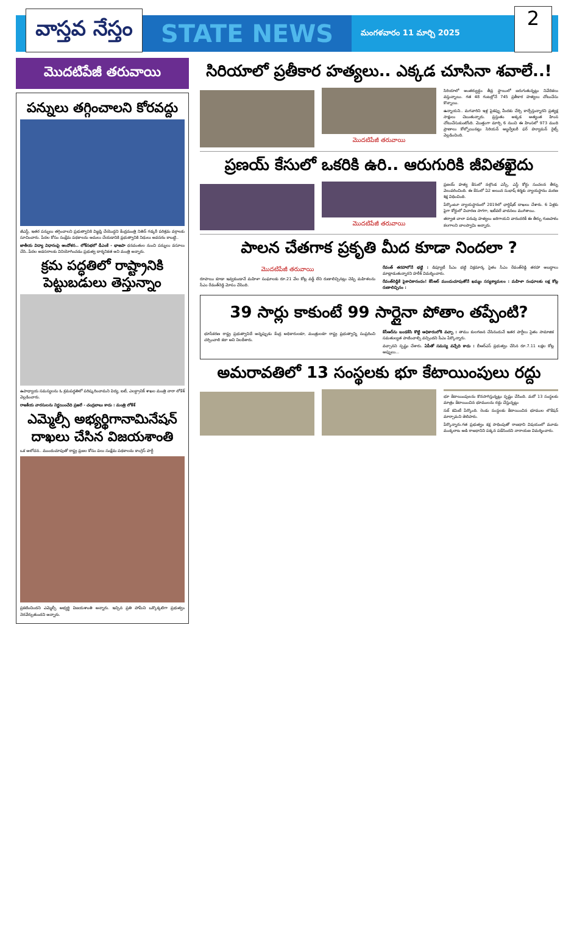వాస్తవ నేస్తం
STATE NEWS
మంగళవారం 11 మార్చి 2025
2
మొదటిపేజీ తరువాయి
పన్నులు తగ్గించాలని కోరవద్దు
జీఎస్టీ, ఇతర పన్నులు తగ్గించాలని ప్రభుత్వానికి విజ్ఞప్తి చేయొద్దని కేంద్రమంత్రి నితిన్ గడ్కరీ పరిశ్రమ వర్గాలకు సూచించారు. పేదల కోసం సంక్షేమ పథకాలను అమలు చేయడానికి ప్రభుత్వానికి నిధులు అవసరం కాబట్టి..
జాతీయ విద్యా విధానంపై ఆందోళన.. లోక్‌సభలో డీఎంకే - భాజపా ధనవంతుల నుంచి పన్నులు వసూలు చేసి..పేదల అవసరాలకు వినియోగించడం ప్రభుత్వ దార్శనికత అని మంత్రి అన్నారు.
క్రమ పద్ధతిలో రాష్ట్రానికి పెట్టుబడులు తెస్తున్నాం
ఉపాధ్యాయ సమస్యలను ఓ క్రమపద్ధతిలో పరిష్కరించామని విద్య, ఐటీ, ఎలక్ట్రానిక్ శాఖల మంత్రి నారా లోకేశ్‌ వెల్లడించారు.
రాజకీయ వారసులను నిర్ణయించేది ప్రజలే - చంద్రబాబు కాదు : మంత్రి లోకేశ్
ఎమ్మెల్సీ అభ్యర్థిగానామినేషన్ దాఖలు చేసిన విజయశాంతి
ఒక అలోచన.. ముందుచూపుతో రాష్ట్ర ప్రజల కోసం పలు సంక్షేమ పథకాలను కాంగ్రెస్ పార్టీ
ప్రకటించిందని ఎమ్మెల్సీ అభ్యర్థి విజయశాంతి అన్నారు. ఇచ్చిన ప్రతి హామీని ఒక్కొక్కటిగా ప్రభుత్వం నెరవేర్చుతుందని అన్నారు.
సిరియాలో ప్రతీకార హత్యలు.. ఎక్కడ చూసినా శవాలే..!
మొదటిపేజీ తరువాయి
సిరియాలో అంతర్యుద్ధం తీవ్ర స్థాయిలో జరుగుతున్నట్లు నివేదికలు వస్తున్నాయి. గత 48 గంటల్లోనే 745 ప్రతీకార హత్యలు చోటుచేసు కొన్నాయి.
ఉన్నాయని.. మగవారిని ఇళ్ల పైకప్పు మీదకు చేర్చి కాల్చేస్తున్నారని ప్రత్యక్ష సాక్షులు చెబుతున్నారు. ప్రస్తుతం అక్కడ అత్యంత హింస చోటుచేసుకుంటోంది. మొత్తంగా మార్చి 6 నుంచి ఈ హింసలో 973 మంది ప్రాణాలు కోల్పోయినట్లు సిరియన్ అబ్జర్వేటరీ ఫర్ హ్యూమన్ రైట్స్ వెల్లడించింది.
ప్రణయ్ కేసులో ఒకరికి ఉరి.. ఆరుగురికి జీవితఖైదు
మొదటిపేజీ తరువాయి
ప్రణయ్ హత్య కేసులో నల్గొండ ఎస్సీ, ఎస్టీ కోర్టు సంచలన తీర్పు వెలువరించింది. ఈ కేసులో ఏ2 అయిన సుభాష్ శర్మకు న్యాయస్థానం మరణ శిక్ష విధించింది.
పేర్కొంటూ న్యాయస్థానంలో 2019లో ఛార్జిషీట్ దాఖలు చేశారు. 6 ఏళ్లకు పైగా కోర్టులో విచారణ సాగగా, ఇటీవలే వాదనలు ముగిశాయి.
తర్వాత చాలా పరువు హత్యలు జరిగాయని వారందరికీ ఈ తీర్పు గుణపాఠం కలగాలని బాలస్వామి అన్నారు.
పాలన చేతగాక ప్రకృతి మీద కూడా నిందలా ?
మొదటిపేజీ తరువాయి
రూపాయి కూడా ఇవ్వకుండానే మహిళా సంఘాలకు రూ.21 వేల కోట్ల వడ్డీ లేని రుణాలిచ్చినట్లు చెప్పి మహిళలను సీఎం రేవంత్‌రెడ్డి మోసం చేసింది.
రేవంత్ తరహాలోనే భట్టి : డిప్యూటీ సీఎం భట్టి విక్రమార్క సైతం సీఎం రేవంత్‌రెడ్డి తరహా అబద్ధాలు మాట్లాడుతున్నారని హరీశ్ విమర్శించారు.
రేవంత్‌రెడ్డికే పైశాచికానందం! కేసీఆర్ ముందుచూపుతోనే ఖమ్మం సస్యశ్యామలం : మహిళా సంఘాలకు లక్ష కోట్ల రుణాలిచ్చినం :
39 సార్లు కాకుంటే 99 సార్లైనా పోతాం తప్పేంటి?
భూసేకరణ రాష్ట్ర ప్రభుత్వానిదే అన్నప్పుడు కేంద్ర అధికారులకూ, మంత్రులకూ రాష్ట్ర ప్రభుత్వాన్ని సంప్రదించి చర్చించాలి కదా అని నిలదీశారు.
కేసీఆర్‌ను బండకేసి కొట్టి అధికారంలోకి వచ్చా : తాము కులగణన చేసినందునే ఇతర పార్టీలు సైతం సామాజిక సమతుల్యత పాటించాల్సి వచ్చిందని సీఎం పేర్కొన్నారు.
వచ్చానని స్పష్టం చేశారు. ఏపీతో సమస్య వచ్చేది కాదు : బీఆర్ఎస్ ప్రభుత్వం చేసిన రూ.7.11 లక్షల కోట్ల అప్పులు...
అమరావతిలో 13 సంస్థలకు భూ కేటాయింపులు రద్దు
భూ కేటాయింపులను కొనసాగిస్తున్నట్లు స్పష్టం చేసింది. మరో 13 సంస్థలకు మాత్రం కేటాయించిన భూములను రద్దు చేస్తున్నట్లు
సబ్ కమిటీ పేర్కొంది. రెండు సంస్థలకు కేటాయించిన భూముల లొకేషన్ మార్చామని తెలిపారు.
పేర్కొన్నారు.గత ప్రభుత్వం కక్ష సాధింపుతో రాజధాని విషయంలో మూడు ముక్కలాట ఆడి రాజధానిని పక్కన పడేసిందని నారాయణ విమర్శించారు.